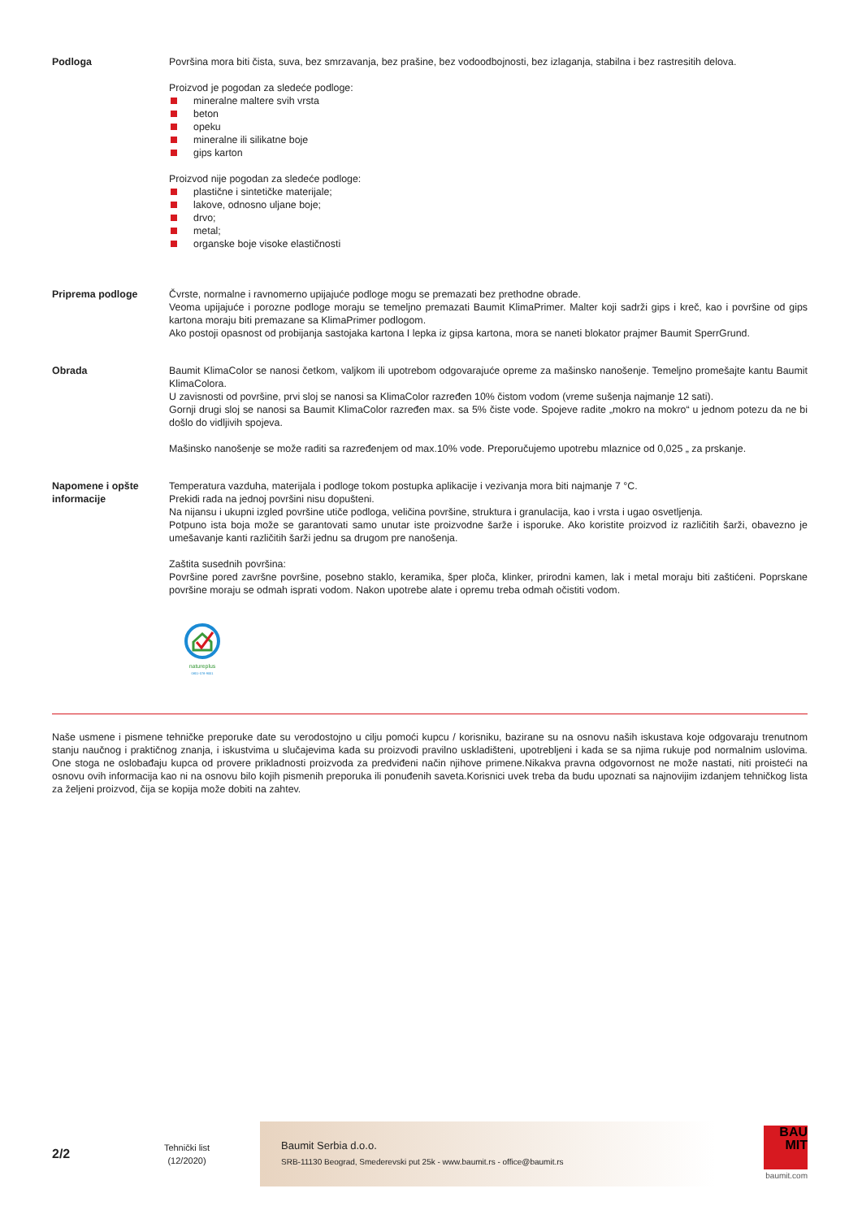Podloga Površina mora biti čista, suva, bez smrzavanja, bez prašine, bez vodoodbojnosti, bez izlaganja, stabilna i bez rastresitih delova.
Proizvod je pogodan za sledeće podloge:
mineralne maltere svih vrsta
beton
opeku
mineralne ili silikatne boje
gips karton
Proizvod nije pogodan za sledeće podloge:
plastične i sintetičke materijale;
lakove, odnosno uljane boje;
drvo;
metal;
organske boje visoke elastičnosti
Priprema podloge Čvrste, normalne i ravnomerno upijajuće podloge mogu se premazati bez prethodne obrade.
Veoma upijajuće i porozne podloge moraju se temeljno premazati Baumit KlimaPrimer. Malter koji sadrži gips i kreč, kao i površine od gips kartona moraju biti premazane sa KlimaPrimer podlogom.
Ako postoji opasnost od probijanja sastojaka kartona I lepka iz gipsa kartona, mora se naneti blokator prajmer Baumit SperrGrund.
Obrada Baumit KlimaColor se nanosi četkom, valjkom ili upotrebom odgovarajuće opreme za mašinsko nanošenje. Temeljno promešajte kantu Baumit KlimaColora.
U zavisnosti od površine, prvi sloj se nanosi sa KlimaColor razređen 10% čistom vodom (vreme sušenja najmanje 12 sati).
Gornji drugi sloj se nanosi sa Baumit KlimaColor razređen max. sa 5% čiste vode. Spojeve radite „mokro na mokro“ u jednom potezu da ne bi došlo do vidljivih spojeva.
Mašinsko nanošenje se može raditi sa razređenjem od max.10% vode. Preporučujemo upotrebu mlaznice od 0,025 „ za prskanje.
Napomene i opšte informacije
Temperatura vazduha, materijala i podloge tokom postupka aplikacije i vezivanja mora biti najmanje 7 °C.
Prekidi rada na jednoj površini nisu dopušteni.
Na nijansu i ukupni izgled površine utiče podloga, veličina površine, struktura i granulacija, kao i vrsta i ugao osvetljenja.
Potpuno ista boja može se garantovati samo unutar iste proizvodne šarže i isporuke. Ako koristite proizvod iz različitih šarži, obavezno je umešavanje kanti različitih šarži jednu sa drugom pre nanošenja.
Zaštita susednih površina:
Površine pored završne površine, posebno staklo, keramika, šper ploča, klinker, prirodni kamen, lak i metal moraju biti zaštićeni. Poprskane površine moraju se odmah isprati vodom. Nakon upotrebe alate i opremu treba odmah očistiti vodom.
natureplus
0801-078-9001
Naše usmene i pismene tehničke preporuke date su verodostojno u cilju pomoći kupcu / korisniku, bazirane su na osnovu naših iskustava koje odgovaraju trenutnom stanju naučnog i praktičnog znanja, i iskustvima u slučajevima kada su proizvodi pravilno uskladišteni, upotrebljeni i kada se sa njima rukuje pod normalnim uslovima. One stoga ne oslobađaju kupca od provere prikladnosti proizvoda za predviđeni način njihove primene.Nikakva pravna odgovornost ne može nastati, niti proisteći na osnovu ovih informacija kao ni na osnovu bilo kojih pismenih preporuka ili ponuđenih saveta.Korisnici uvek treba da budu upoznati sa najnovijim izdanjem tehničkog lista za željeni proizvod, čija se kopija može dobiti na zahtev.
2/2
Tehnički list
(12/2020)
Baumit Serbia d.o.o.
SRB-11130 Beograd, Smederevski put 25k - www.baumit.rs - office@baumit.rs
BAU
MIT
baumit.com